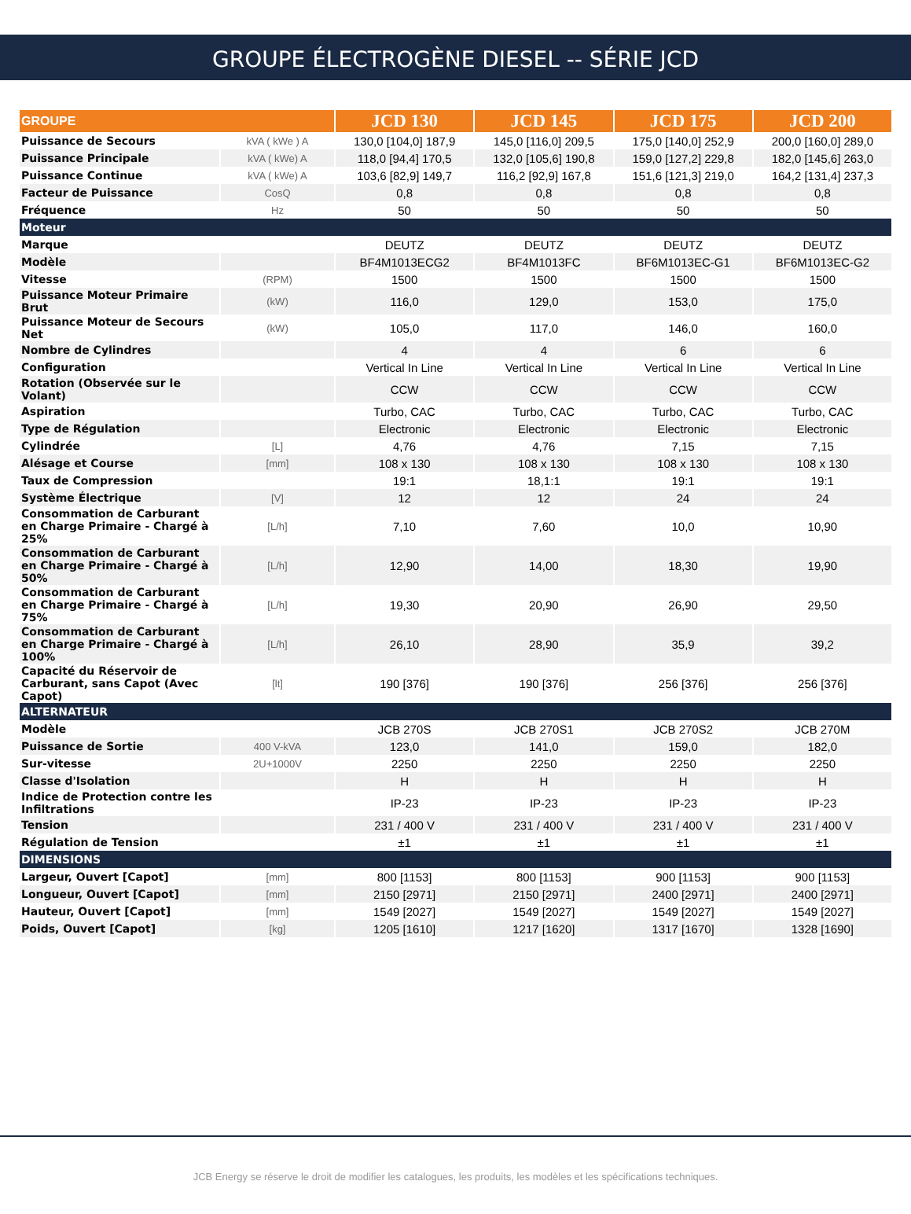GROUPE ÉLECTROGÈNE DIESEL -- SÉRIE JCD
| GROUPE | | JCD 130 | JCD 145 | JCD 175 | JCD 200 |
| --- | --- | --- | --- | --- | --- |
| Puissance de Secours | kVA ( kWe ) A | 130,0 [104,0] 187,9 | 145,0 [116,0] 209,5 | 175,0 [140,0] 252,9 | 200,0 [160,0] 289,0 |
| Puissance Principale | kVA ( kWe) A | 118,0 [94,4] 170,5 | 132,0 [105,6] 190,8 | 159,0 [127,2] 229,8 | 182,0 [145,6] 263,0 |
| Puissance Continue | kVA ( kWe) A | 103,6 [82,9] 149,7 | 116,2 [92,9] 167,8 | 151,6 [121,3] 219,0 | 164,2 [131,4] 237,3 |
| Facteur de Puissance | CosQ | 0,8 | 0,8 | 0,8 | 0,8 |
| Fréquence | Hz | 50 | 50 | 50 | 50 |
| Moteur | | | | | |
| Marque | | DEUTZ | DEUTZ | DEUTZ | DEUTZ |
| Modèle | | BF4M1013ECG2 | BF4M1013FC | BF6M1013EC-G1 | BF6M1013EC-G2 |
| Vitesse | (RPM) | 1500 | 1500 | 1500 | 1500 |
| Puissance Moteur Primaire Brut | (kW) | 116,0 | 129,0 | 153,0 | 175,0 |
| Puissance Moteur de Secours Net | (kW) | 105,0 | 117,0 | 146,0 | 160,0 |
| Nombre de Cylindres | | 4 | 4 | 6 | 6 |
| Configuration | | Vertical In Line | Vertical In Line | Vertical In Line | Vertical In Line |
| Rotation (Observée sur le Volant) | | CCW | CCW | CCW | CCW |
| Aspiration | | Turbo, CAC | Turbo, CAC | Turbo, CAC | Turbo, CAC |
| Type de Régulation | | Electronic | Electronic | Electronic | Electronic |
| Cylindrée | [L] | 4,76 | 4,76 | 7,15 | 7,15 |
| Alésage et Course | [mm] | 108 x 130 | 108 x 130 | 108 x 130 | 108 x 130 |
| Taux de Compression | | 19:1 | 18,1:1 | 19:1 | 19:1 |
| Système Électrique | [V] | 12 | 12 | 24 | 24 |
| Consommation de Carburant en Charge Primaire - Chargé à 25% | [L/h] | 7,10 | 7,60 | 10,0 | 10,90 |
| Consommation de Carburant en Charge Primaire - Chargé à 50% | [L/h] | 12,90 | 14,00 | 18,30 | 19,90 |
| Consommation de Carburant en Charge Primaire - Chargé à 75% | [L/h] | 19,30 | 20,90 | 26,90 | 29,50 |
| Consommation de Carburant en Charge Primaire - Chargé à 100% | [L/h] | 26,10 | 28,90 | 35,9 | 39,2 |
| Capacité du Réservoir de Carburant, sans Capot (Avec Capot) | [lt] | 190 [376] | 190 [376] | 256 [376] | 256 [376] |
| ALTERNATEUR | | | | | |
| Modèle | | JCB 270S | JCB 270S1 | JCB 270S2 | JCB 270M |
| Puissance de Sortie | 400 V-kVA | 123,0 | 141,0 | 159,0 | 182,0 |
| Sur-vitesse | 2U+1000V | 2250 | 2250 | 2250 | 2250 |
| Classe d'Isolation | | H | H | H | H |
| Indice de Protection contre les Infiltrations | | IP-23 | IP-23 | IP-23 | IP-23 |
| Tension | | 231 / 400 V | 231 / 400 V | 231 / 400 V | 231 / 400 V |
| Régulation de Tension | | ±1 | ±1 | ±1 | ±1 |
| DIMENSIONS | | | | | |
| Largeur, Ouvert [Capot] | [mm] | 800 [1153] | 800 [1153] | 900 [1153] | 900 [1153] |
| Longueur, Ouvert [Capot] | [mm] | 2150 [2971] | 2150 [2971] | 2400 [2971] | 2400 [2971] |
| Hauteur, Ouvert [Capot] | [mm] | 1549 [2027] | 1549 [2027] | 1549 [2027] | 1549 [2027] |
| Poids, Ouvert [Capot] | [kg] | 1205 [1610] | 1217 [1620] | 1317 [1670] | 1328 [1690] |
JCB Energy se réserve le droit de modifier les catalogues, les produits, les modèles et les spécifications techniques.